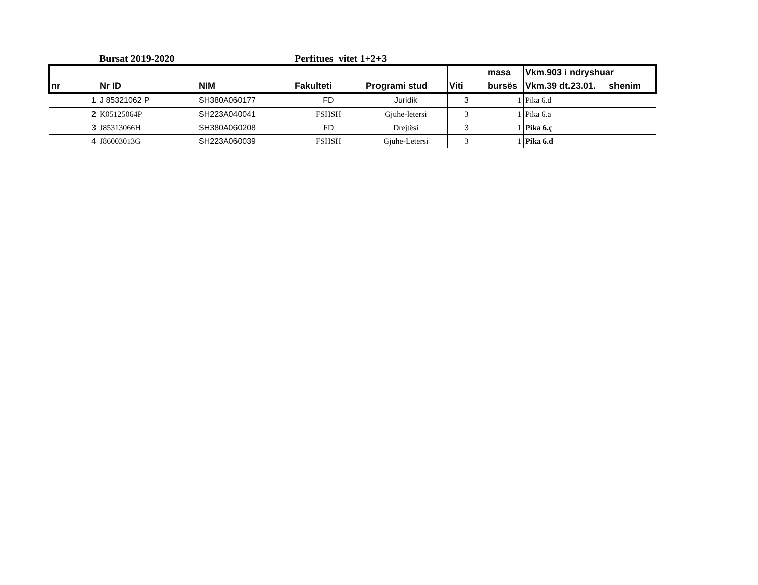Bursat 2019-2020 Perfitues vitet 1+2+3
| | | | | | | masa | Vkm.903 i ndryshuar | |
| --- | --- | --- | --- | --- | --- | --- | --- | --- |
| nr | Nr ID | NIM | Fakulteti | Programi stud | Viti | bursës | Vkm.39 dt.23.01. | shenim |
| 1 | J 85321062 P | SH380A060177 | FD | Juridik | 3 | 1 | Pika 6.d | |
| 2 | K05125064P | SH223A040041 | FSHSH | Gjuhe-letersi | 3 | 1 | Pika 6.a | |
| 3 | J85313066H | SH380A060208 | FD | Drejtësi | 3 | 1 | Pika 6.ç | |
| 4 | J86003013G | SH223A060039 | FSHSH | Gjuhe-Letersi | 3 | 1 | Pika 6.d | |